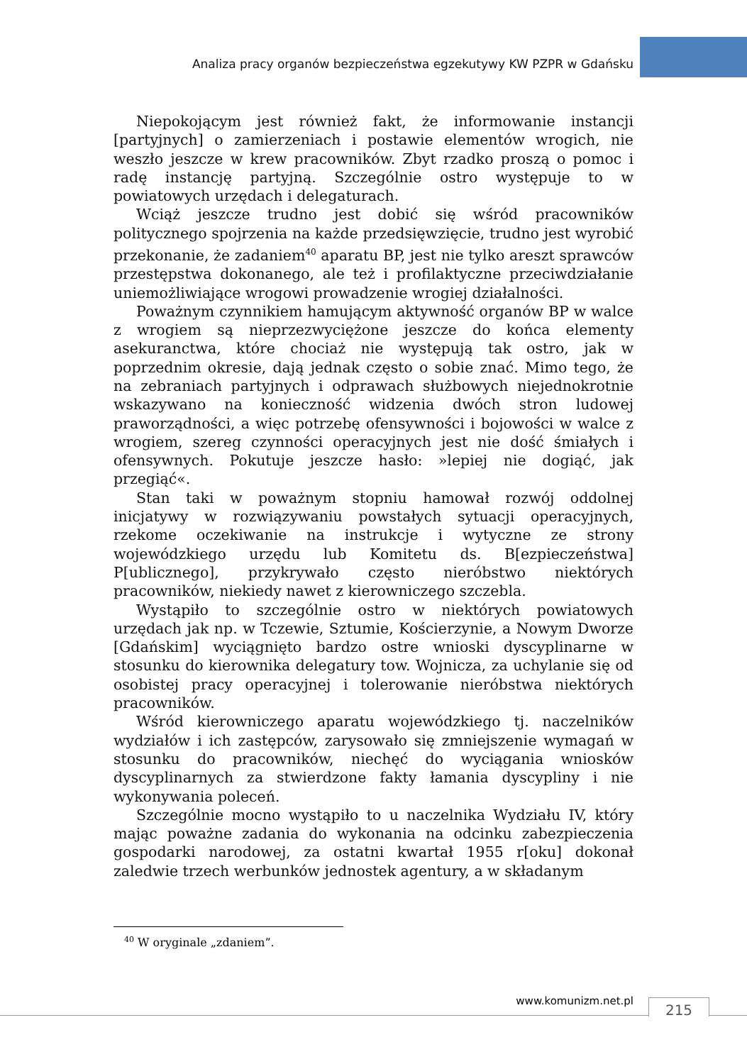Analiza pracy organów bezpieczeństwa egzekutywy KW PZPR w Gdańsku
Niepokojącym jest również fakt, że informowanie instancji [partyjnych] o zamierzeniach i postawie elementów wrogich, nie weszło jeszcze w krew pracowników. Zbyt rzadko proszą o pomoc i radę instancję partyjną. Szczególnie ostro występuje to w powiatowych urzędach i delegaturach.
Wciąż jeszcze trudno jest dobić się wśród pracowników politycznego spojrzenia na każde przedsięwzięcie, trudno jest wyrobić przekonanie, że zadaniem<sup>40</sup> aparatu BP, jest nie tylko areszt sprawców przestępstwa dokonanego, ale też i profilaktyczne przeciwdziałanie uniemożliwiające wrogowi prowadzenie wrogiej działalności.
Poważnym czynnikiem hamującym aktywność organów BP w walce z wrogiem są nieprzezwyciężone jeszcze do końca elementy asekuranctwa, które chociaż nie występują tak ostro, jak w poprzednim okresie, dają jednak często o sobie znać. Mimo tego, że na zebraniach partyjnych i odprawach służbowych niejednokrotnie wskazywano na konieczność widzenia dwóch stron ludowej praworządności, a więc potrzebę ofensywności i bojowości w walce z wrogiem, szereg czynności operacyjnych jest nie dość śmiałych i ofensywnych. Pokutuje jeszcze hasło: »lepiej nie dogiąć, jak przegiąć«.
Stan taki w poważnym stopniu hamował rozwój oddolnej inicjatywy w rozwiązywaniu powstałych sytuacji operacyjnych, rzekome oczekiwanie na instrukcje i wytyczne ze strony wojewódzkiego urzędu lub Komitetu ds. B[ezpieczeństwa] P[ublicznego], przykrywało często nieróbstwo niektórych pracowników, niekiedy nawet z kierowniczego szczebla.
Wystąpiło to szczególnie ostro w niektórych powiatowych urzędach jak np. w Tczewie, Sztumie, Kościerzynie, a Nowym Dworze [Gdańskim] wyciągnięto bardzo ostre wnioski dyscyplinarne w stosunku do kierownika delegatury tow. Wojnicza, za uchylanie się od osobistej pracy operacyjnej i tolerowanie nieróbstwa niektórych pracowników.
Wśród kierowniczego aparatu wojewódzkiego tj. naczelników wydziałów i ich zastępców, zarysowało się zmniejszenie wymagań w stosunku do pracowników, niechęć do wyciągania wniosków dyscyplinarnych za stwierdzone fakty łamania dyscypliny i nie wykonywania poleceń.
Szczególnie mocno wystąpiło to u naczelnika Wydziału IV, który mając poważne zadania do wykonania na odcinku zabezpieczenia gospodarki narodowej, za ostatni kwartał 1955 r[oku] dokonał zaledwie trzech werbunków jednostek agentury, a w składanym
<sup>40</sup> W oryginale „zdaniem”.
www.komunizm.net.pl 215